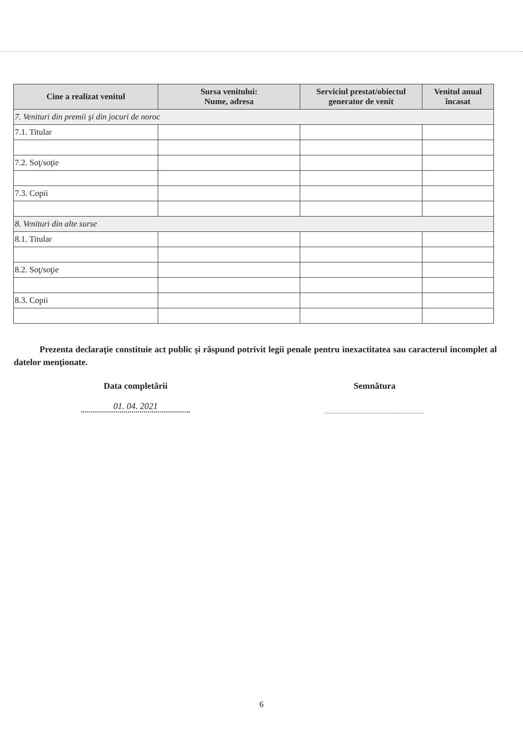| Cine a realizat venitul | Sursa venitului: Nume, adresa | Serviciul prestat/obiectul generator de venit | Venitul anual încasat |
| --- | --- | --- | --- |
| 7. Venituri din premii şi din jocuri de noroc | | | |
| 7.1. Titular | | | |
| 7.2. Soţ/soţie | | | |
| 7.3. Copii | | | |
| 8. Venituri din alte surse | | | |
| 8.1. Titular | | | |
| 8.2. Soţ/soţie | | | |
| 8.3. Copii | | | |
Prezenta declaraţie constituie act public şi răspund potrivit legii penale pentru inexactitatea sau caracterul incomplet al datelor menţionate.
Data completării
01. 04. 2021
Semnătura
6